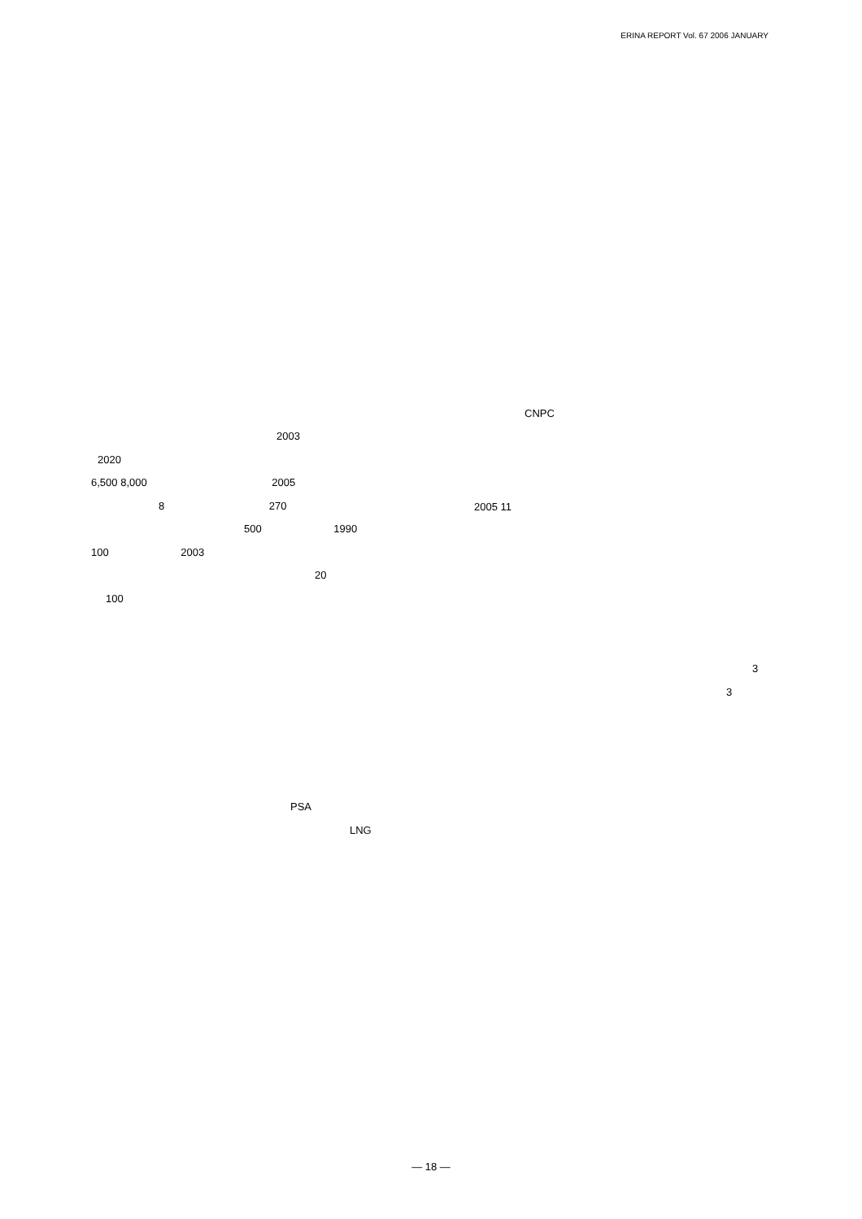ERINA REPORT Vol. 67 2006 JANUARY
2003
2020
6,500 8,000 2005
8 270
500 1990
100 2003
20
100
PSA
LNG
CNPC
2005 11
3
3
— 18 —